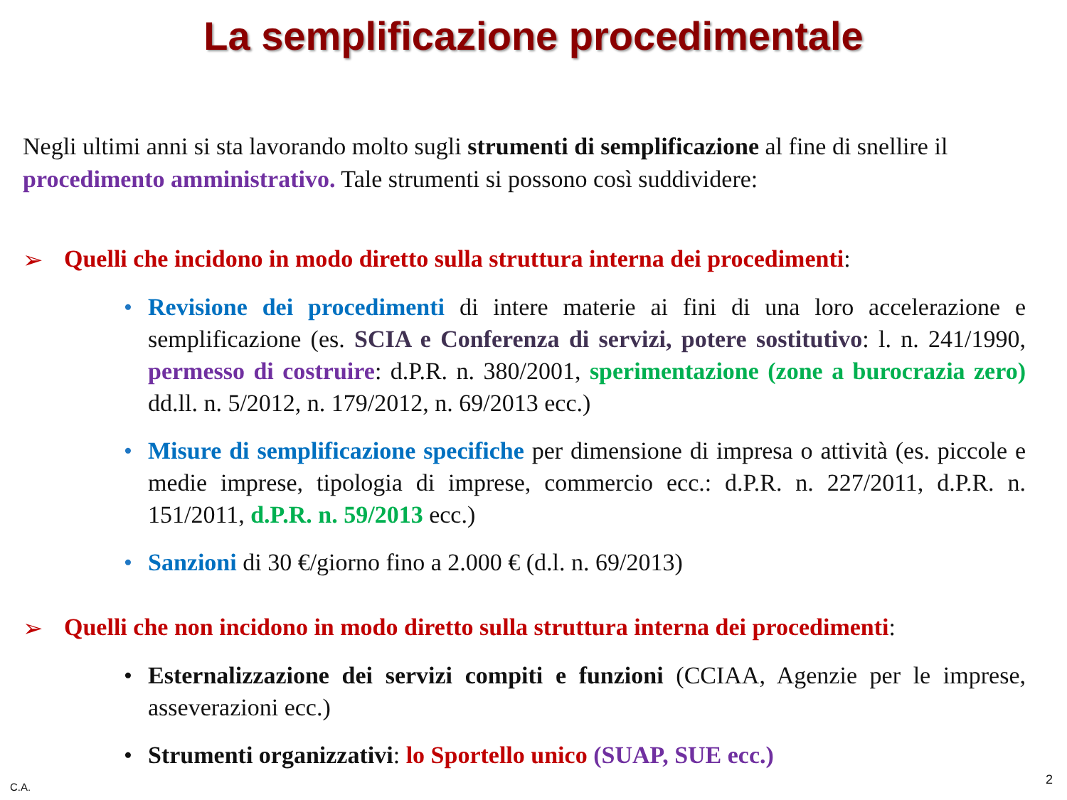La semplificazione procedimentale
Negli ultimi anni si sta lavorando molto sugli strumenti di semplificazione al fine di snellire il procedimento amministrativo. Tale strumenti si possono così suddividere:
➢ Quelli che incidono in modo diretto sulla struttura interna dei procedimenti:
•Revisione dei procedimenti di intere materie ai fini di una loro accelerazione e semplificazione (es. SCIA e Conferenza di servizi, potere sostitutivo: l. n. 241/1990, permesso di costruire: d.P.R. n. 380/2001, sperimentazione (zone a burocrazia zero) dd.ll. n. 5/2012, n. 179/2012, n. 69/2013 ecc.)
•Misure di semplificazione specifiche per dimensione di impresa o attività (es. piccole e medie imprese, tipologia di imprese, commercio ecc.: d.P.R. n. 227/2011, d.P.R. n. 151/2011, d.P.R. n. 59/2013 ecc.)
•Sanzioni di 30 €/giorno fino a 2.000 € (d.l. n. 69/2013)
➢ Quelli che non incidono in modo diretto sulla struttura interna dei procedimenti:
•Esternalizzazione dei servizi compiti e funzioni (CCIAA, Agenzie per le imprese, asseverazioni ecc.)
•Strumenti organizzativi: lo Sportello unico (SUAP, SUE ecc.)
C.A. 2